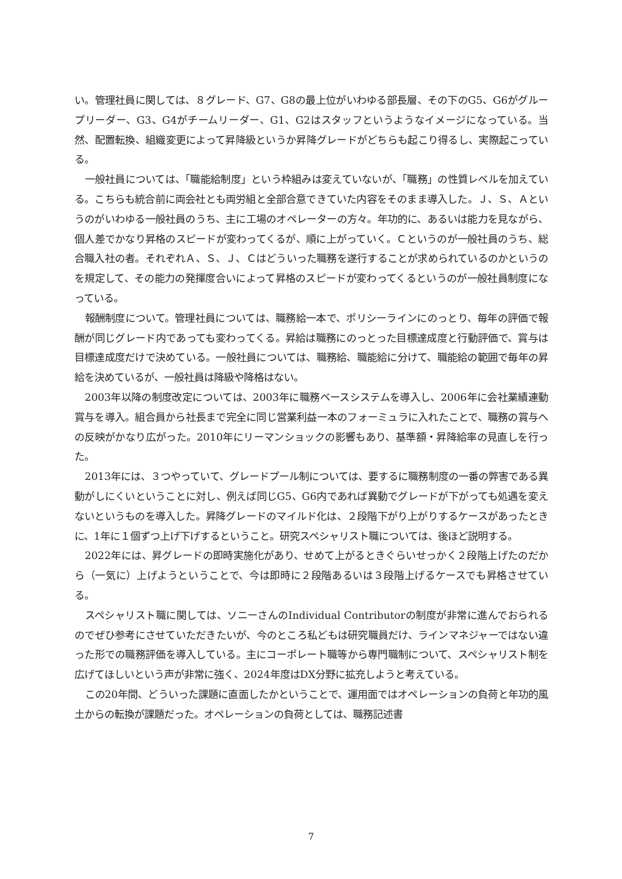い。管理社員に関しては、８グレード、G7、G8の最上位がいわゆる部長層、その下のG5、G6がグループリーダー、G3、G4がチームリーダー、G1、G2はスタッフというようなイメージになっている。当然、配置転換、組織変更によって昇降級というか昇降グレードがどちらも起こり得るし、実際起こっている。
一般社員については、「職能給制度」という枠組みは変えていないが、「職務」の性質レベルを加えている。こちらも統合前に両会社とも両労組と全部合意できていた内容をそのまま導入した。Ｊ、Ｓ、Ａというのがいわゆる一般社員のうち、主に工場のオペレーターの方々。年功的に、あるいは能力を見ながら、個人差でかなり昇格のスピードが変わってくるが、順に上がっていく。Ｃというのが一般社員のうち、総合職入社の者。それぞれＡ、Ｓ、Ｊ、Ｃはどういった職務を遂行することが求められているのかというのを規定して、その能力の発揮度合いによって昇格のスピードが変わってくるというのが一般社員制度になっている。
報酬制度について。管理社員については、職務給一本で、ポリシーラインにのっとり、毎年の評価で報酬が同じグレード内であっても変わってくる。昇給は職務にのっとった目標達成度と行動評価で、賞与は目標達成度だけで決めている。一般社員については、職務給、職能給に分けて、職能給の範囲で毎年の昇給を決めているが、一般社員は降級や降格はない。
2003年以降の制度改定については、2003年に職務ベースシステムを導入し、2006年に会社業績連動賞与を導入。組合員から社長まで完全に同じ営業利益一本のフォーミュラに入れたことで、職務の賞与への反映がかなり広がった。2010年にリーマンショックの影響もあり、基準額・昇降給率の見直しを行った。
2013年には、３つやっていて、グレードプール制については、要するに職務制度の一番の弊害である異動がしにくいということに対し、例えば同じG5、G6内であれば異動でグレードが下がっても処遇を変えないというものを導入した。昇降グレードのマイルド化は、２段階下がり上がりするケースがあったときに、1年に１個ずつ上げ下げするということ。研究スペシャリスト職については、後ほど説明する。
2022年には、昇グレードの即時実施化があり、せめて上がるときぐらいせっかく２段階上げたのだから（一気に）上げようということで、今は即時に２段階あるいは３段階上げるケースでも昇格させている。
スペシャリスト職に関しては、ソニーさんのIndividual Contributorの制度が非常に進んでおられるのでぜひ参考にさせていただきたいが、今のところ私どもは研究職員だけ、ラインマネジャーではない違った形での職務評価を導入している。主にコーポレート職等から専門職制について、スペシャリスト制を広げてほしいという声が非常に強く、2024年度はDX分野に拡充しようと考えている。
この20年間、どういった課題に直面したかということで、運用面ではオペレーションの負荷と年功的風土からの転換が課題だった。オペレーションの負荷としては、職務記述書
7